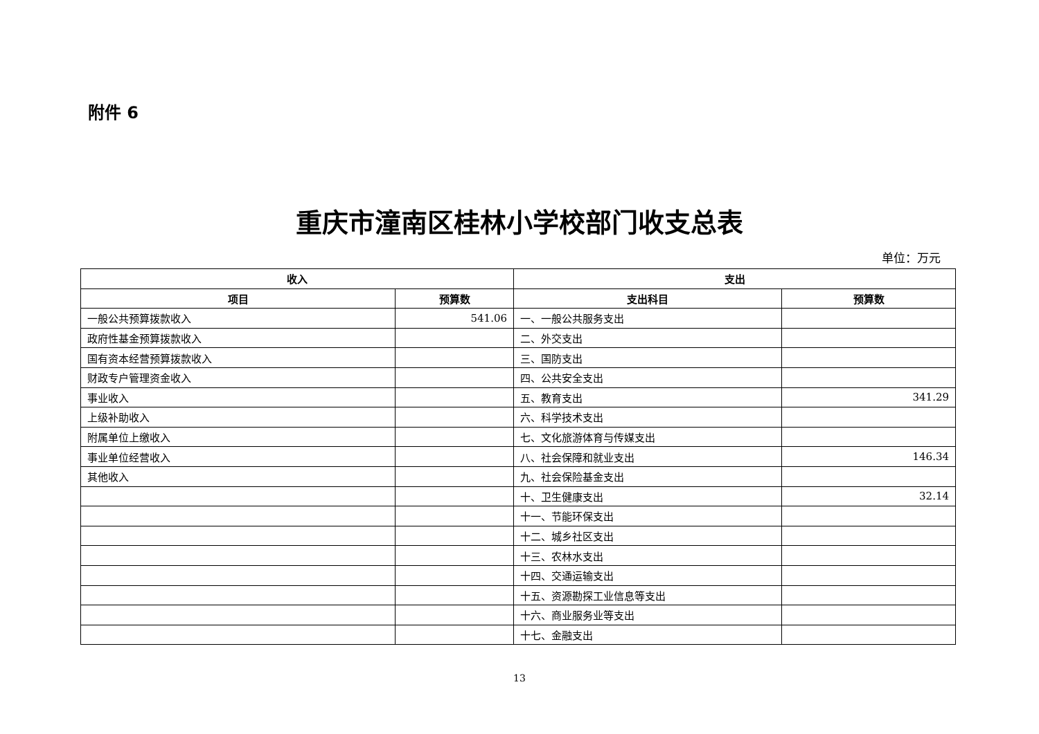附件 6
重庆市潼南区桂林小学校部门收支总表
单位：万元
| 收入 | | 支出 | |
| --- | --- | --- | --- |
| 项目 | 预算数 | 支出科目 | 预算数 |
| 一般公共预算拨款收入 | 541.06 | 一、一般公共服务支出 | |
| 政府性基金预算拨款收入 | | 二、外交支出 | |
| 国有资本经营预算拨款收入 | | 三、国防支出 | |
| 财政专户管理资金收入 | | 四、公共安全支出 | |
| 事业收入 | | 五、教育支出 | 341.29 |
| 上级补助收入 | | 六、科学技术支出 | |
| 附属单位上缴收入 | | 七、文化旅游体育与传媒支出 | |
| 事业单位经营收入 | | 八、社会保障和就业支出 | 146.34 |
| 其他收入 | | 九、社会保险基金支出 | |
| | | 十、卫生健康支出 | 32.14 |
| | | 十一、节能环保支出 | |
| | | 十二、城乡社区支出 | |
| | | 十三、农林水支出 | |
| | | 十四、交通运输支出 | |
| | | 十五、资源勘探工业信息等支出 | |
| | | 十六、商业服务业等支出 | |
| | | 十七、金融支出 | |
13